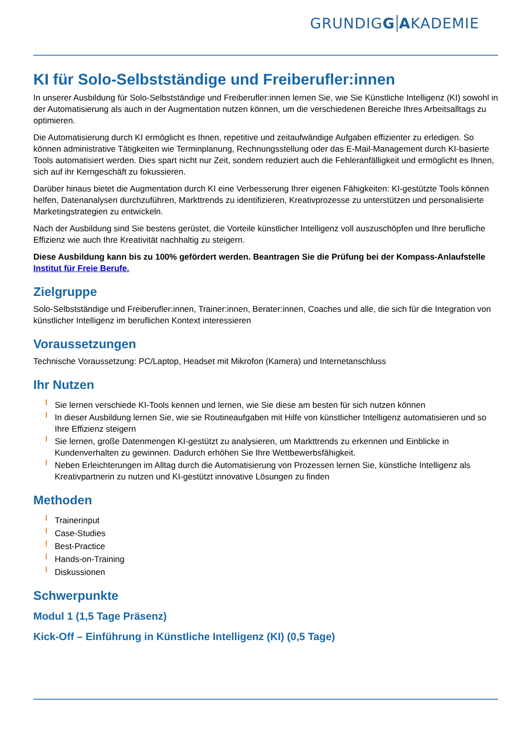GRUNDIGG AKADEMIE
KI für Solo-Selbstständige und Freiberufler:innen
In unserer Ausbildung für Solo-Selbstständige und Freiberufler:innen lernen Sie, wie Sie Künstliche Intelligenz (KI) sowohl in der Automatisierung als auch in der Augmentation nutzen können, um die verschiedenen Bereiche Ihres Arbeitsalltags zu optimieren.
Die Automatisierung durch KI ermöglicht es Ihnen, repetitive und zeitaufwändige Aufgaben effizienter zu erledigen. So können administrative Tätigkeiten wie Terminplanung, Rechnungsstellung oder das E-Mail-Management durch KI-basierte Tools automatisiert werden. Dies spart nicht nur Zeit, sondern reduziert auch die Fehleranfälligkeit und ermöglicht es Ihnen, sich auf ihr Kerngeschäft zu fokussieren.
Darüber hinaus bietet die Augmentation durch KI eine Verbesserung Ihrer eigenen Fähigkeiten: KI-gestützte Tools können helfen, Datenanalysen durchzuführen, Markttrends zu identifizieren, Kreativprozesse zu unterstützen und personalisierte Marketingstrategien zu entwickeln.
Nach der Ausbildung sind Sie bestens gerüstet, die Vorteile künstlicher Intelligenz voll auszuschöpfen und Ihre berufliche Effizienz wie auch Ihre Kreativität nachhaltig zu steigern.
Diese Ausbildung kann bis zu 100% gefördert werden. Beantragen Sie die Prüfung bei der Kompass-Anlaufstelle Institut für Freie Berufe.
Zielgruppe
Solo-Selbstständige und Freiberufler:innen, Trainer:innen, Berater:innen, Coaches und alle, die sich für die Integration von künstlicher Intelligenz im beruflichen Kontext interessieren
Voraussetzungen
Technische Voraussetzung: PC/Laptop, Headset mit Mikrofon (Kamera) und Internetanschluss
Ihr Nutzen
Sie lernen verschiede KI-Tools kennen und lernen, wie Sie diese am besten für sich nutzen können
In dieser Ausbildung lernen Sie, wie sie Routineaufgaben mit Hilfe von künstlicher Intelligenz automatisieren und so Ihre Effizienz steigern
Sie lernen, große Datenmengen KI-gestützt zu analysieren, um Markttrends zu erkennen und Einblicke in Kundenverhalten zu gewinnen. Dadurch erhöhen Sie Ihre Wettbewerbsfähigkeit.
Neben Erleichterungen im Alltag durch die Automatisierung von Prozessen lernen Sie, künstliche Intelligenz als Kreativpartnerin zu nutzen und KI-gestützt innovative Lösungen zu finden
Methoden
Trainerinput
Case-Studies
Best-Practice
Hands-on-Training
Diskussionen
Schwerpunkte
Modul 1 (1,5 Tage Präsenz)
Kick-Off – Einführung in Künstliche Intelligenz (KI) (0,5 Tage)